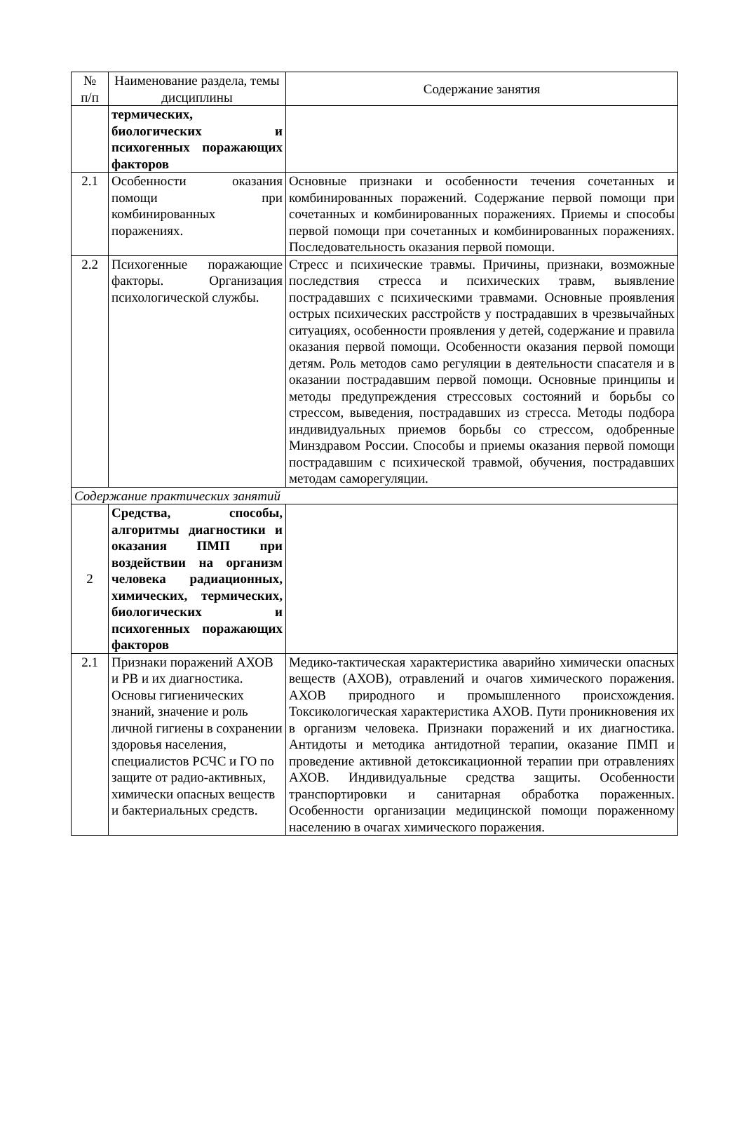| № п/п | Наименование раздела, темы дисциплины | Содержание занятия |
| | термических, биологических и психогенных поражающих факторов | |
| 2.1 | Особенности оказания помощи при комбинированных поражениях. | Основные признаки и особенности течения сочетанных и комбинированных поражений. Содержание первой помощи при сочетанных и комбинированных поражениях. Приемы и способы первой помощи при сочетанных и комбинированных поражениях. Последовательность оказания первой помощи. |
| 2.2 | Психогенные поражающие факторы. Организация психологической службы. | Стресс и психические травмы. Причины, признаки, возможные последствия стресса и психических травм, выявление пострадавших с психическими травмами. Основные проявления острых психических расстройств у пострадавших в чрезвычайных ситуациях, особенности проявления у детей, содержание и правила оказания первой помощи. Особенности оказания первой помощи детям. Роль методов само регуляции в деятельности спасателя и в оказании пострадавшим первой помощи. Основные принципы и методы предупреждения стрессовых состояний и борьбы со стрессом, выведения, пострадавших из стресса. Методы подбора индивидуальных приемов борьбы со стрессом, одобренные Минздравом России. Способы и приемы оказания первой помощи пострадавшим с психической травмой, обучения, пострадавших методам саморегуляции. |
| Содержание практических занятий | | |
| 2 | Средства, способы, алгоритмы диагностики и оказания ПМП при воздействии на организм человека радиационных, химических, термических, биологических и психогенных поражающих факторов | |
| 2.1 | Признаки поражений АХОВ и РВ и их диагностика. Основы гигиенических знаний, значение и роль личной гигиены в сохранении здоровья населения, специалистов РСЧС и ГО по защите от радио-активных, химически опасных веществ и бактериальных средств. | Медико-тактическая характеристика аварийно химически опасных веществ (АХОВ), отравлений и очагов химического поражения. АХОВ природного и промышленного происхождения. Токсикологическая характеристика АХОВ. Пути проникновения их в организм человека. Признаки поражений и их диагностика. Антидоты и методика антидотной терапии, оказание ПМП и проведение активной детоксикационной терапии при отравлениях АХОВ. Индивидуальные средства защиты. Особенности транспортировки и санитарная обработка пораженных. Особенности организации медицинской помощи пораженному населению в очагах химического поражения. |